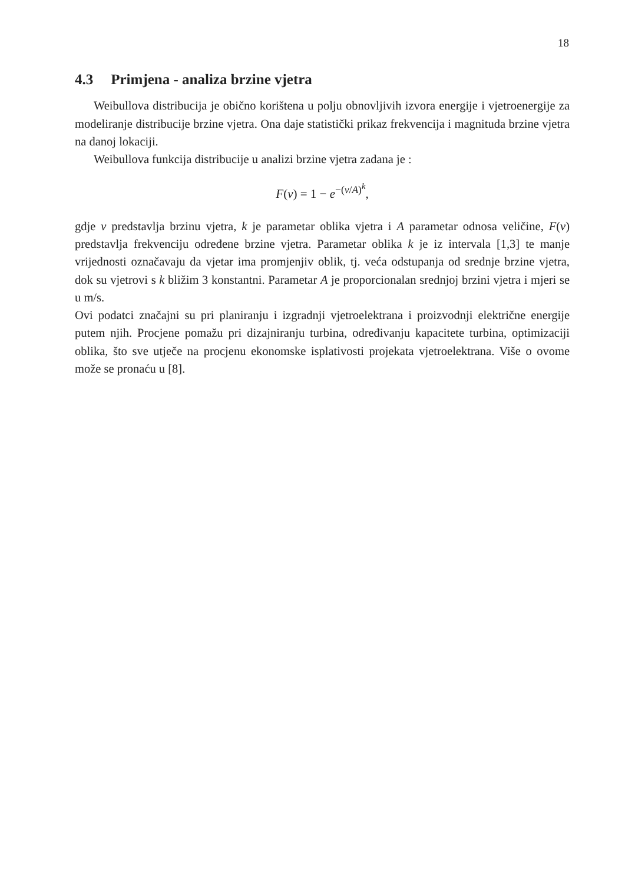18
4.3 Primjena - analiza brzine vjetra
Weibullova distribucija je obično korištena u polju obnovljivih izvora energije i vjetroenergije za modeliranje distribucije brzine vjetra. Ona daje statistički prikaz frekvencija i magnituda brzine vjetra na danoj lokaciji.
Weibullova funkcija distribucije u analizi brzine vjetra zadana je :
F(v) = 1 − e<sup>−(v/A)<sup>k</sup></sup>,
gdje v predstavlja brzinu vjetra, k je parametar oblika vjetra i A parametar odnosa veličine, F(v) predstavlja frekvenciju određene brzine vjetra. Parametar oblika k je iz intervala [1,3] te manje vrijednosti označavaju da vjetar ima promjenjiv oblik, tj. veća odstupanja od srednje brzine vjetra, dok su vjetrovi s k bližim 3 konstantni. Parametar A je proporcionalan srednjoj brzini vjetra i mjeri se u m/s.
Ovi podatci značajni su pri planiranju i izgradnji vjetroelektrana i proizvodnji električne energije putem njih. Procjene pomažu pri dizajniranju turbina, određivanju kapacitete turbina, optimizaciji oblika, što sve utječe na procjenu ekonomske isplativosti projekata vjetroelektrana. Više o ovome može se pronaću u [8].